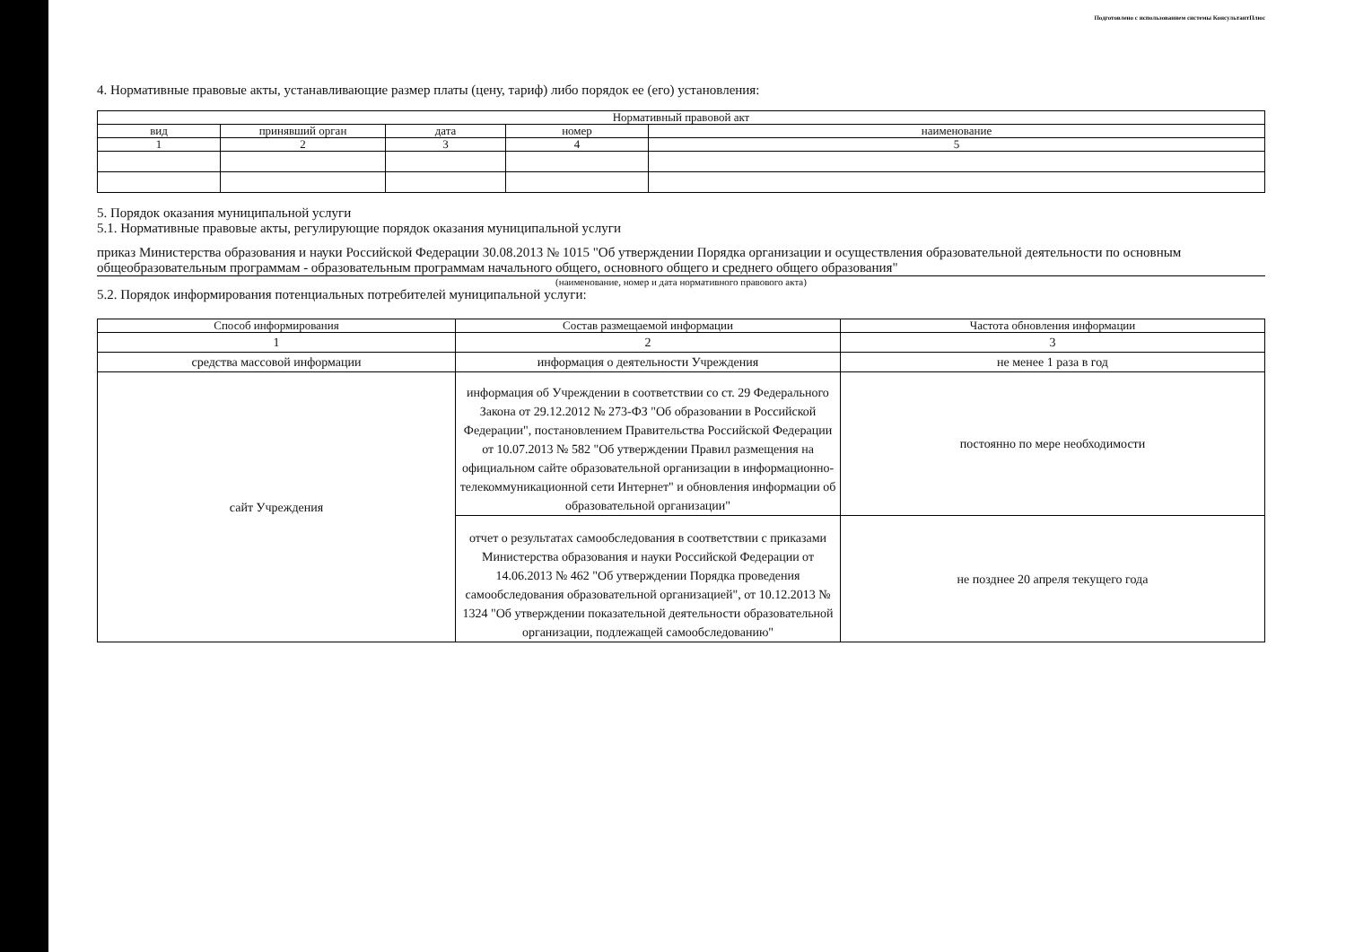Подготовлено с использованием системы КонсультантПлюс
4. Нормативные правовые акты, устанавливающие размер платы (цену, тариф) либо порядок ее (его) установления:
| Нормативный правовой акт | | | | |
| --- | --- | --- | --- | --- |
| вид | принявший орган | дата | номер | наименование |
| 1 | 2 | 3 | 4 | 5 |
5. Порядок оказания муниципальной услуги
5.1. Нормативные правовые акты, регулирующие порядок оказания муниципальной услуги
приказ Министерства образования и науки Российской Федерации 30.08.2013 № 1015 "Об утверждении Порядка организации и осуществления образовательной деятельности по основным общеобразовательным программам - образовательным программам начального общего, основного общего и среднего общего образования"
(наименование, номер и дата нормативного правового акта)
5.2. Порядок информирования потенциальных потребителей муниципальной услуги:
| Способ информирования | Состав размещаемой информации | Частота обновления информации |
| --- | --- | --- |
| 1 | 2 | 3 |
| средства массовой информации | информация о деятельности Учреждения | не менее 1 раза в год |
| сайт Учреждения | информация об Учреждении в соответствии со ст. 29 Федерального Закона от 29.12.2012 № 273-ФЗ "Об образовании в Российской Федерации", постановлением Правительства Российской Федерации от 10.07.2013 № 582 "Об утверждении Правил размещения на официальном сайте образовательной организации в информационно-телекоммуникационной сети Интернет" и обновления информации об образовательной организации" | постоянно по мере необходимости |
| | отчет о результатах самообследования в соответствии с приказами Министерства образования и науки Российской Федерации от 14.06.2013 № 462 "Об утверждении Порядка проведения самообследования образовательной организацией", от 10.12.2013 № 1324 "Об утверждении показательной деятельности образовательной организации, подлежащей самообследованию" | не позднее 20 апреля текущего года |